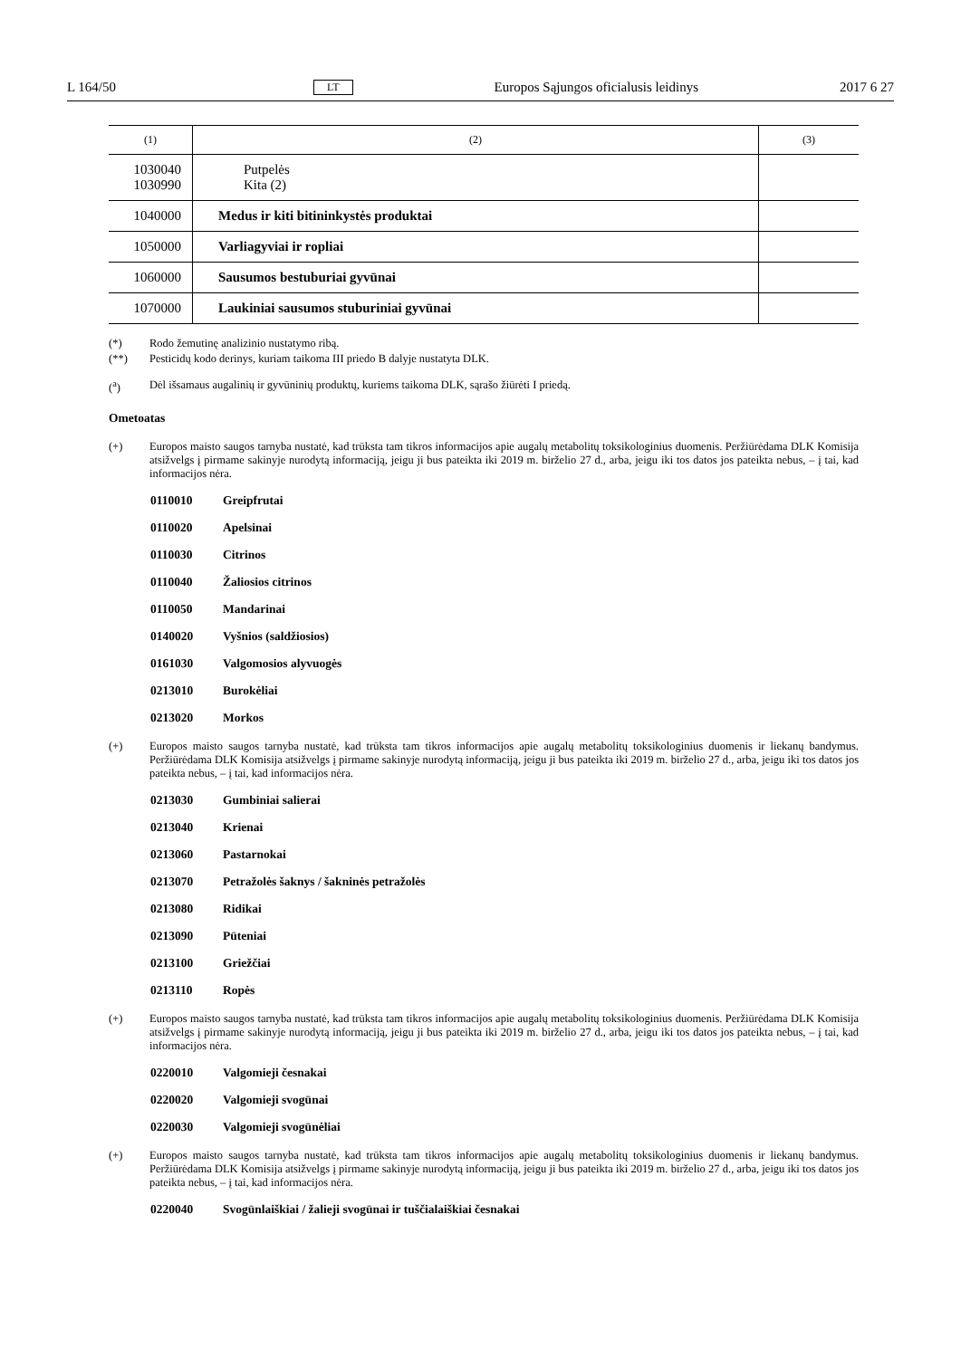L 164/50 LT Europos Sąjungos oficialusis leidinys 2017 6 27
| (1) | (2) | (3) |
| --- | --- | --- |
| 1030040 1030990 | Putpelės Kita (2) | |
| 1040000 | Medus ir kiti bitininkystės produktai | |
| 1050000 | Varliagyviai ir ropliai | |
| 1060000 | Sausumos bestuburiai gyvūnai | |
| 1070000 | Laukiniai sausumos stuburiniai gyvūnai | |
(*) Rodo žemutinę analizinio nustatymo ribą.
(**) Pesticidų kodo derinys, kuriam taikoma III priedo B dalyje nustatyta DLK.
(<sup>a</sup>) Dėl išsamaus augalinių ir gyvūninių produktų, kuriems taikoma DLK, sąrašo žiūrėti I priedą.
Ometoatas
(+) Europos maisto saugos tarnyba nustatė, kad trūksta tam tikros informacijos apie augalų metabolitų toksikologinius duomenis. Peržiūrėdama DLK Komisija atsižvelgs į pirmame sakinyje nurodytą informaciją, jeigu ji bus pateikta iki 2019 m. birželio 27 d., arba, jeigu iki tos datos jos pateikta nebus, – į tai, kad informacijos nėra.
0110010 Greipfrutai
0110020 Apelsinai
0110030 Citrinos
0110040 Žaliosios citrinos
0110050 Mandarinai
0140020 Vyšnios (saldžiosios)
0161030 Valgomosios alyvuogės
0213010 Burokėliai
0213020 Morkos
(+) Europos maisto saugos tarnyba nustatė, kad trūksta tam tikros informacijos apie augalų metabolitų toksikologinius duomenis ir liekanų bandymus. Peržiūrėdama DLK Komisija atsižvelgs į pirmame sakinyje nurodytą informaciją, jeigu ji bus pateikta iki 2019 m. birželio 27 d., arba, jeigu iki tos datos jos pateikta nebus, – į tai, kad informacijos nėra.
0213030 Gumbiniai salierai
0213040 Krienai
0213060 Pastarnokai
0213070 Petražolės šaknys / šakninės petražolės
0213080 Ridikai
0213090 Pūteniai
0213100 Griežčiai
0213110 Ropės
(+) Europos maisto saugos tarnyba nustatė, kad trūksta tam tikros informacijos apie augalų metabolitų toksikologinius duomenis. Peržiūrėdama DLK Komisija atsižvelgs į pirmame sakinyje nurodytą informaciją, jeigu ji bus pateikta iki 2019 m. birželio 27 d., arba, jeigu iki tos datos jos pateikta nebus, – į tai, kad informacijos nėra.
0220010 Valgomieji česnakai
0220020 Valgomieji svogūnai
0220030 Valgomieji svogūnėliai
(+) Europos maisto saugos tarnyba nustatė, kad trūksta tam tikros informacijos apie augalų metabolitų toksikologinius duomenis ir liekanų bandymus. Peržiūrėdama DLK Komisija atsižvelgs į pirmame sakinyje nurodytą informaciją, jeigu ji bus pateikta iki 2019 m. birželio 27 d., arba, jeigu iki tos datos jos pateikta nebus, – į tai, kad informacijos nėra.
0220040 Svogūnlaiškiai / žalieji svogūnai ir tuščialaiškiai česnakai